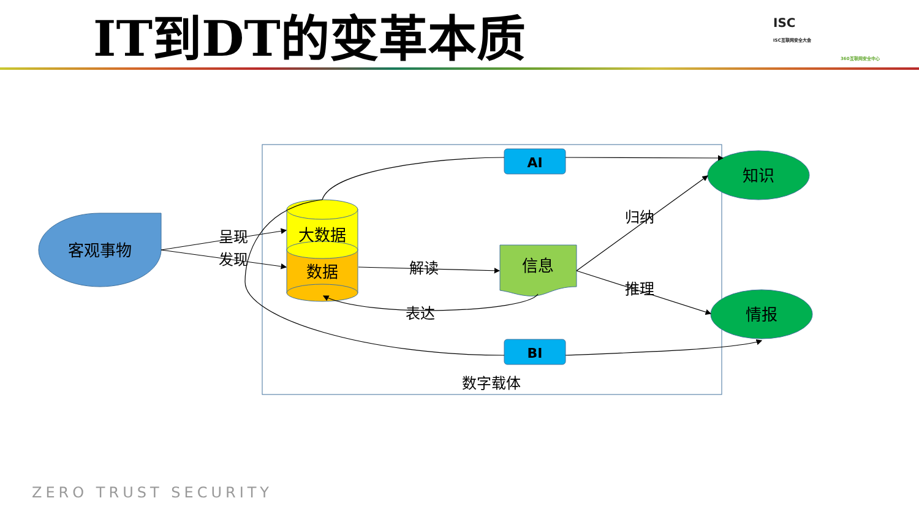IT到DT的变革本质
ISC
ISC互联网安全大会
360互联网安全中心
客观事物
大数据
数据
信息
AI
BI
知识
情报
呈现
发现
解读
表达
归纳
推理
数字载体
ZERO TRUST SECURITY